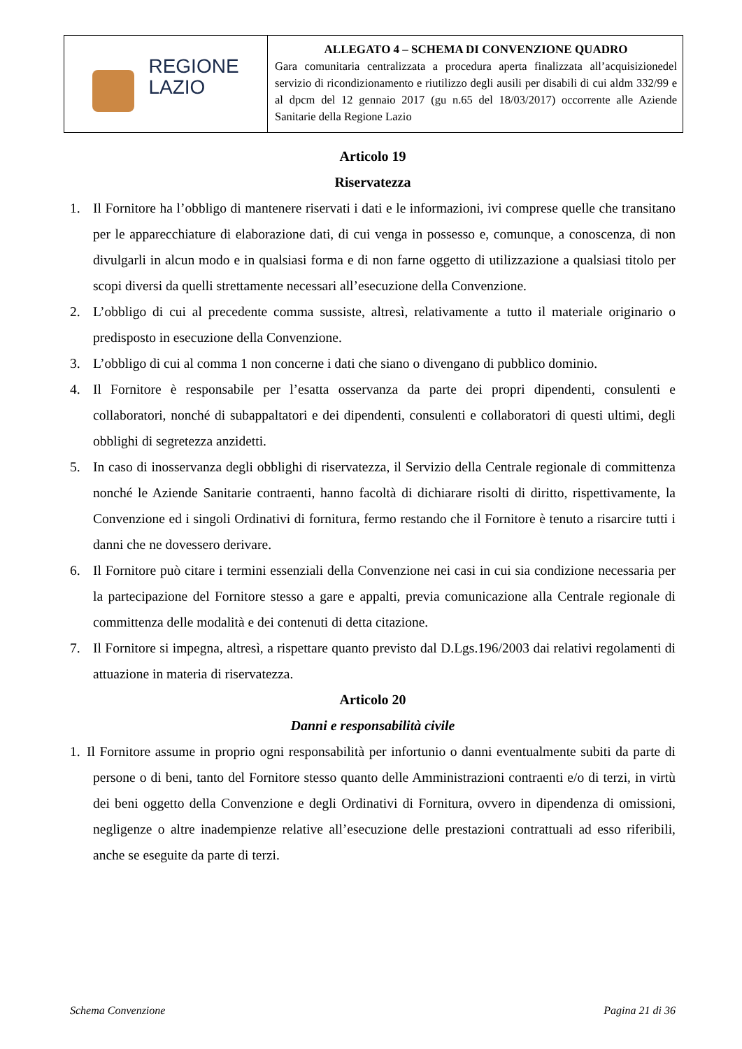| REGIONE LAZIO | ALLEGATO 4 – SCHEMA DI CONVENZIONE QUADRO Gara comunitaria centralizzata a procedura aperta finalizzata all’acquisizionedel servizio di ricondizionamento e riutilizzo degli ausili per disabili di cui aldm 332/99 e al dpcm del 12 gennaio 2017 (gu n.65 del 18/03/2017) occorrente alle Aziende Sanitarie della Regione Lazio |
Articolo 19
Riservatezza
1. Il Fornitore ha l’obbligo di mantenere riservati i dati e le informazioni, ivi comprese quelle che transitano per le apparecchiature di elaborazione dati, di cui venga in possesso e, comunque, a conoscenza, di non divulgarli in alcun modo e in qualsiasi forma e di non farne oggetto di utilizzazione a qualsiasi titolo per scopi diversi da quelli strettamente necessari all’esecuzione della Convenzione.
2. L’obbligo di cui al precedente comma sussiste, altresì, relativamente a tutto il materiale originario o predisposto in esecuzione della Convenzione.
3. L’obbligo di cui al comma 1 non concerne i dati che siano o divengano di pubblico dominio.
4. Il Fornitore è responsabile per l’esatta osservanza da parte dei propri dipendenti, consulenti e collaboratori, nonché di subappaltatori e dei dipendenti, consulenti e collaboratori di questi ultimi, degli obblighi di segretezza anzidetti.
5. In caso di inosservanza degli obblighi di riservatezza, il Servizio della Centrale regionale di committenza nonché le Aziende Sanitarie contraenti, hanno facoltà di dichiarare risolti di diritto, rispettivamente, la Convenzione ed i singoli Ordinativi di fornitura, fermo restando che il Fornitore è tenuto a risarcire tutti i danni che ne dovessero derivare.
6. Il Fornitore può citare i termini essenziali della Convenzione nei casi in cui sia condizione necessaria per la partecipazione del Fornitore stesso a gare e appalti, previa comunicazione alla Centrale regionale di committenza delle modalità e dei contenuti di detta citazione.
7. Il Fornitore si impegna, altresì, a rispettare quanto previsto dal D.Lgs.196/2003 dai relativi regolamenti di attuazione in materia di riservatezza.
Articolo 20
Danni e responsabilità civile
1. Il Fornitore assume in proprio ogni responsabilità per infortunio o danni eventualmente subiti da parte di persone o di beni, tanto del Fornitore stesso quanto delle Amministrazioni contraenti e/o di terzi, in virtù dei beni oggetto della Convenzione e degli Ordinativi di Fornitura, ovvero in dipendenza di omissioni, negligenze o altre inadempienze relative all’esecuzione delle prestazioni contrattuali ad esso riferibili, anche se eseguite da parte di terzi.
Schema Convenzione Pagina 21 di 36